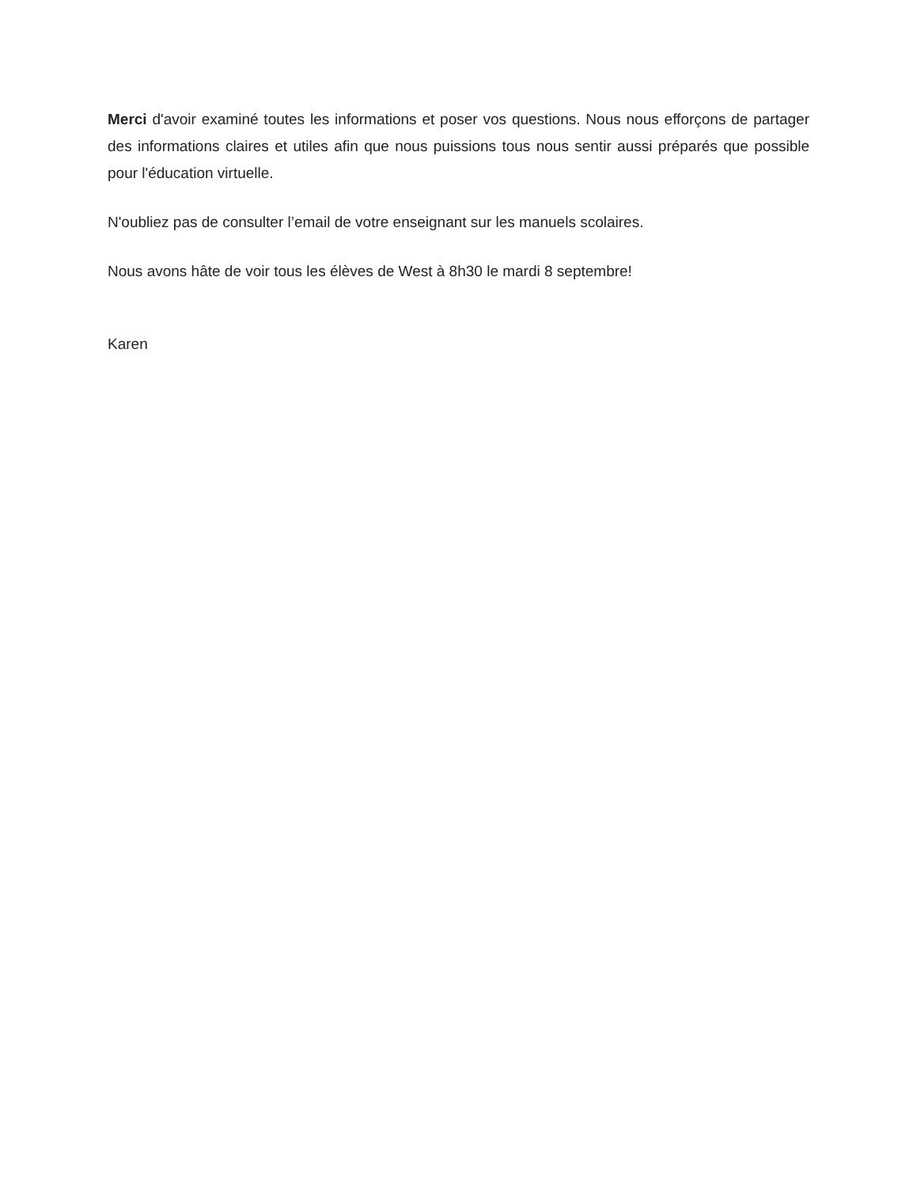Merci d'avoir examiné toutes les informations et poser vos questions. Nous nous efforçons de partager des informations claires et utiles afin que nous puissions tous nous sentir aussi préparés que possible pour l'éducation virtuelle.
N'oubliez pas de consulter l’email de votre enseignant sur les manuels scolaires.
Nous avons hâte de voir tous les élèves de West à 8h30 le mardi 8 septembre!
Karen